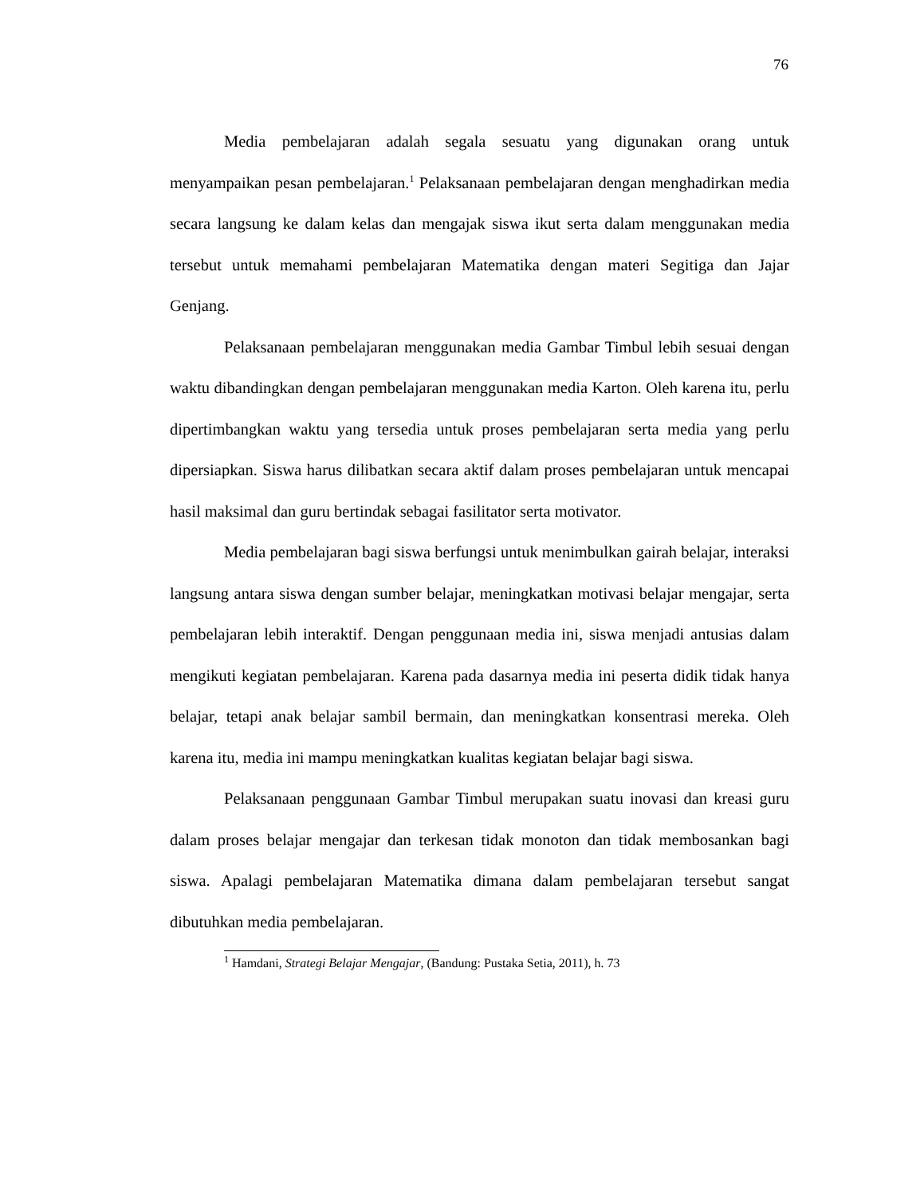76
Media pembelajaran adalah segala sesuatu yang digunakan orang untuk menyampaikan pesan pembelajaran.<sup>1</sup> Pelaksanaan pembelajaran dengan menghadirkan media secara langsung ke dalam kelas dan mengajak siswa ikut serta dalam menggunakan media tersebut untuk memahami pembelajaran Matematika dengan materi Segitiga dan Jajar Genjang.
Pelaksanaan pembelajaran menggunakan media Gambar Timbul lebih sesuai dengan waktu dibandingkan dengan pembelajaran menggunakan media Karton. Oleh karena itu, perlu dipertimbangkan waktu yang tersedia untuk proses pembelajaran serta media yang perlu dipersiapkan. Siswa harus dilibatkan secara aktif dalam proses pembelajaran untuk mencapai hasil maksimal dan guru bertindak sebagai fasilitator serta motivator.
Media pembelajaran bagi siswa berfungsi untuk menimbulkan gairah belajar, interaksi langsung antara siswa dengan sumber belajar, meningkatkan motivasi belajar mengajar, serta pembelajaran lebih interaktif. Dengan penggunaan media ini, siswa menjadi antusias dalam mengikuti kegiatan pembelajaran. Karena pada dasarnya media ini peserta didik tidak hanya belajar, tetapi anak belajar sambil bermain, dan meningkatkan konsentrasi mereka. Oleh karena itu, media ini mampu meningkatkan kualitas kegiatan belajar bagi siswa.
Pelaksanaan penggunaan Gambar Timbul merupakan suatu inovasi dan kreasi guru dalam proses belajar mengajar dan terkesan tidak monoton dan tidak membosankan bagi siswa. Apalagi pembelajaran Matematika dimana dalam pembelajaran tersebut sangat dibutuhkan media pembelajaran.
<sup>1</sup> Hamdani, Strategi Belajar Mengajar, (Bandung: Pustaka Setia, 2011), h. 73